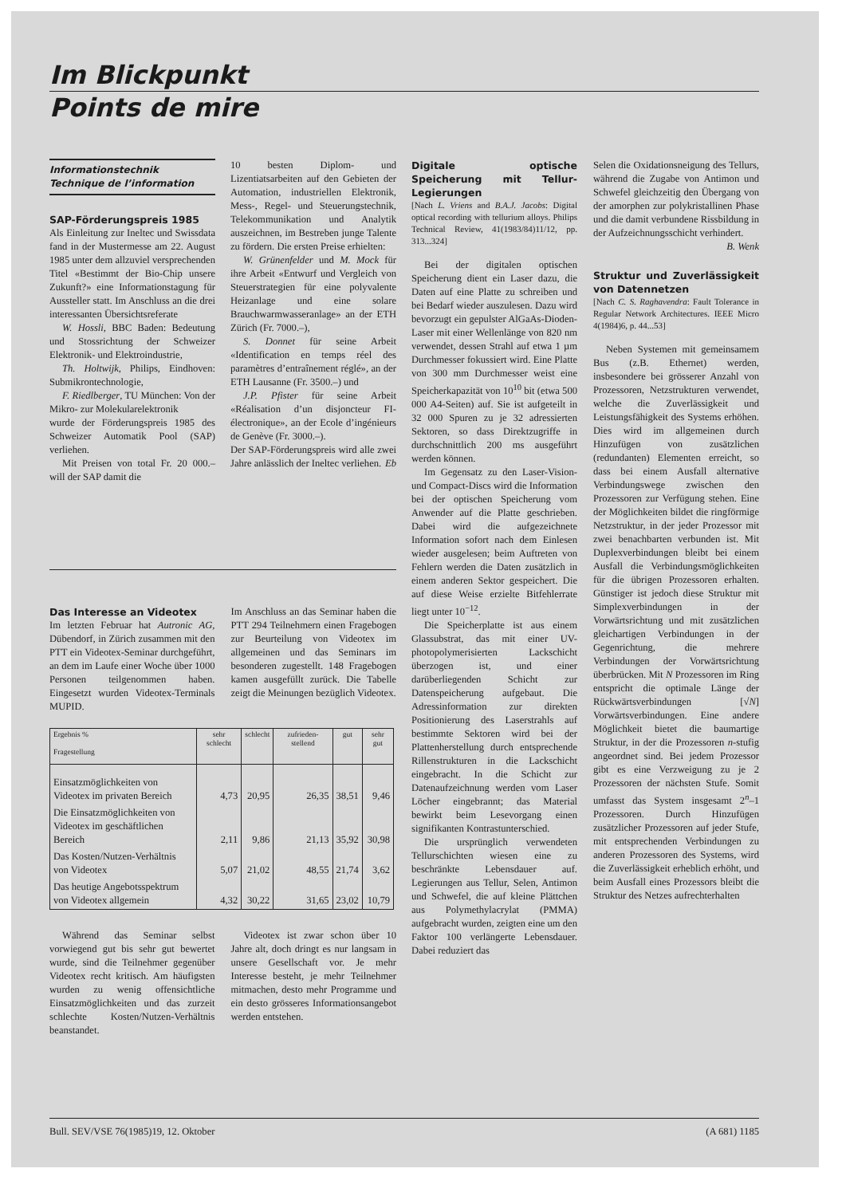Im Blickpunkt
Points de mire
Informationstechnik
Technique de l’information
SAP-Förderungspreis 1985
Als Einleitung zur Ineltec und Swissdata fand in der Mustermesse am 22. August 1985 unter dem allzuviel versprechenden Titel «Bestimmt der Bio-Chip unsere Zukunft?» eine Informationstagung für Aussteller statt. Im Anschluss an die drei interessanten Übersichtsreferate
W. Hossli, BBC Baden: Bedeutung und Stossrichtung der Schweizer Elektronik- und Elektroindustrie,
Th. Holtwijk, Philips, Eindhoven: Submikrontechnologie,
F. Riedlberger, TU München: Von der Mikro- zur Molekularelektronik
wurde der Förderungspreis 1985 des Schweizer Automatik Pool (SAP) verliehen.
Mit Preisen von total Fr. 20 000.– will der SAP damit die
10 besten Diplom- und Lizentiatsarbeiten auf den Gebieten der Automation, industriellen Elektronik, Mess-, Regel- und Steuerungstechnik, Telekommunikation und Analytik auszeichnen, im Bestreben junge Talente zu fördern. Die ersten Preise erhielten:
W. Grünenfelder und M. Mock für ihre Arbeit «Entwurf und Vergleich von Steuerstrategien für eine polyvalente Heizanlage und eine solare Brauchwarmwasseranlage» an der ETH Zürich (Fr. 7000.–),
S. Donnet für seine Arbeit «Identification en temps réel des paramètres d’entraînement réglé», an der ETH Lausanne (Fr. 3500.–) und
J.P. Pfister für seine Arbeit «Réalisation d’un disjoncteur FI-électronique», an der Ecole d’ingénieurs de Genève (Fr. 3000.–).
Der SAP-Förderungspreis wird alle zwei Jahre anlässlich der Ineltec verliehen. Eb
Das Interesse an Videotex
Im letzten Februar hat Autronic AG, Dübendorf, in Zürich zusammen mit den PTT ein Videotex-Seminar durchgeführt, an dem im Laufe einer Woche über 1000 Personen teilgenommen haben. Eingesetzt wurden Videotex-Terminals MUPID.
Im Anschluss an das Seminar haben die PTT 294 Teilnehmern einen Fragebogen zur Beurteilung von Videotex im allgemeinen und das Seminars im besonderen zugestellt. 148 Fragebogen kamen ausgefüllt zurück. Die Tabelle zeigt die Meinungen bezüglich Videotex.
| Ergebnis % Fragestellung | sehr schlecht | schlecht | zufrieden-stellend | gut | sehr gut |
| --- | --- | --- | --- | --- | --- |
| Einsatzmöglichkeiten von Videotex im privaten Bereich | 4,73 | 20,95 | 26,35 | 38,51 | 9,46 |
| Die Einsatzmöglichkeiten von Videotex im geschäftlichen Bereich | 2,11 | 9,86 | 21,13 | 35,92 | 30,98 |
| Das Kosten/Nutzen-Verhältnis von Videotex | 5,07 | 21,02 | 48,55 | 21,74 | 3,62 |
| Das heutige Angebotsspektrum von Videotex allgemein | 4,32 | 30,22 | 31,65 | 23,02 | 10,79 |
Während das Seminar selbst vorwiegend gut bis sehr gut bewertet wurde, sind die Teilnehmer gegenüber Videotex recht kritisch. Am häufigsten wurden zu wenig offensichtliche Einsatzmöglichkeiten und das zurzeit schlechte Kosten/Nutzen-Verhältnis beanstandet.
Videotex ist zwar schon über 10 Jahre alt, doch dringt es nur langsam in unsere Gesellschaft vor. Je mehr Interesse besteht, je mehr Teilnehmer mitmachen, desto mehr Programme und ein desto grösseres Informationsangebot werden entstehen.
Digitale optische Speicherung mit Tellur-Legierungen
[Nach L. Vriens and B.A.J. Jacobs: Digital optical recording with tellurium alloys. Philips Technical Review, 41(1983/84)11/12, pp. 313...324]
Bei der digitalen optischen Speicherung dient ein Laser dazu, die Daten auf eine Platte zu schreiben und bei Bedarf wieder auszulesen. Dazu wird bevorzugt ein gepulster AlGaAs-Dioden-Laser mit einer Wellenlänge von 820 nm verwendet, dessen Strahl auf etwa 1 µm Durchmesser fokussiert wird. Eine Platte von 300 mm Durchmesser weist eine Speicherkapazität von 10<sup>10</sup> bit (etwa 500 000 A4-Seiten) auf. Sie ist aufgeteilt in 32 000 Spuren zu je 32 adressierten Sektoren, so dass Direktzugriffe in durchschnittlich 200 ms ausgeführt werden können.
Im Gegensatz zu den Laser-Vision- und Compact-Discs wird die Information bei der optischen Speicherung vom Anwender auf die Platte geschrieben. Dabei wird die aufgezeichnete Information sofort nach dem Einlesen wieder ausgelesen; beim Auftreten von Fehlern werden die Daten zusätzlich in einem anderen Sektor gespeichert. Die auf diese Weise erzielte Bitfehlerrate liegt unter 10<sup>−12</sup>.
Die Speicherplatte ist aus einem Glassubstrat, das mit einer UV-photopolymerisierten Lackschicht überzogen ist, und einer darüberliegenden Schicht zur Datenspeicherung aufgebaut. Die Adressinformation zur direkten Positionierung des Laserstrahls auf bestimmte Sektoren wird bei der Plattenherstellung durch entsprechende Rillenstrukturen in die Lackschicht eingebracht. In die Schicht zur Datenaufzeichnung werden vom Laser Löcher eingebrannt; das Material bewirkt beim Lesevorgang einen signifikanten Kontrastunterschied.
Die ursprünglich verwendeten Tellurschichten wiesen eine zu beschränkte Lebensdauer auf. Legierungen aus Tellur, Selen, Antimon und Schwefel, die auf kleine Plättchen aus Polymethylacrylat (PMMA) aufgebracht wurden, zeigten eine um den Faktor 100 verlängerte Lebensdauer. Dabei reduziert das
Selen die Oxidationsneigung des Tellurs, während die Zugabe von Antimon und Schwefel gleichzeitig den Übergang von der amorphen zur polykristallinen Phase und die damit verbundene Rissbildung in der Aufzeichnungsschicht verhindert. B. Wenk
Struktur und Zuverlässigkeit von Datennetzen
[Nach C. S. Raghavendra: Fault Tolerance in Regular Network Architectures. IEEE Micro 4(1984)6, p. 44...53]
Neben Systemen mit gemeinsamem Bus (z.B. Ethernet) werden, insbesondere bei grösserer Anzahl von Prozessoren, Netzstrukturen verwendet, welche die Zuverlässigkeit und Leistungsfähigkeit des Systems erhöhen. Dies wird im allgemeinen durch Hinzufügen von zusätzlichen (redundanten) Elementen erreicht, so dass bei einem Ausfall alternative Verbindungswege zwischen den Prozessoren zur Verfügung stehen. Eine der Möglichkeiten bildet die ringförmige Netzstruktur, in der jeder Prozessor mit zwei benachbarten verbunden ist. Mit Duplexverbindungen bleibt bei einem Ausfall die Verbindungsmöglichkeiten für die übrigen Prozessoren erhalten. Günstiger ist jedoch diese Struktur mit Simplexverbindungen in der Vorwärtsrichtung und mit zusätzlichen gleichartigen Verbindungen in der Gegenrichtung, die mehrere Verbindungen der Vorwärtsrichtung überbrücken. Mit N Prozessoren im Ring entspricht die optimale Länge der Rückwärtsverbindungen [√N] Vorwärtsverbindungen. Eine andere Möglichkeit bietet die baumartige Struktur, in der die Prozessoren n-stufig angeordnet sind. Bei jedem Prozessor gibt es eine Verzweigung zu je 2 Prozessoren der nächsten Stufe. Somit umfasst das System insgesamt 2<sup>n</sup>–1 Prozessoren. Durch Hinzufügen zusätzlicher Prozessoren auf jeder Stufe, mit entsprechenden Verbindungen zu anderen Prozessoren des Systems, wird die Zuverlässigkeit erheblich erhöht, und beim Ausfall eines Prozessors bleibt die Struktur des Netzes aufrechterhalten
Bull. SEV/VSE 76(1985)19, 12. Oktober (A 681) 1185